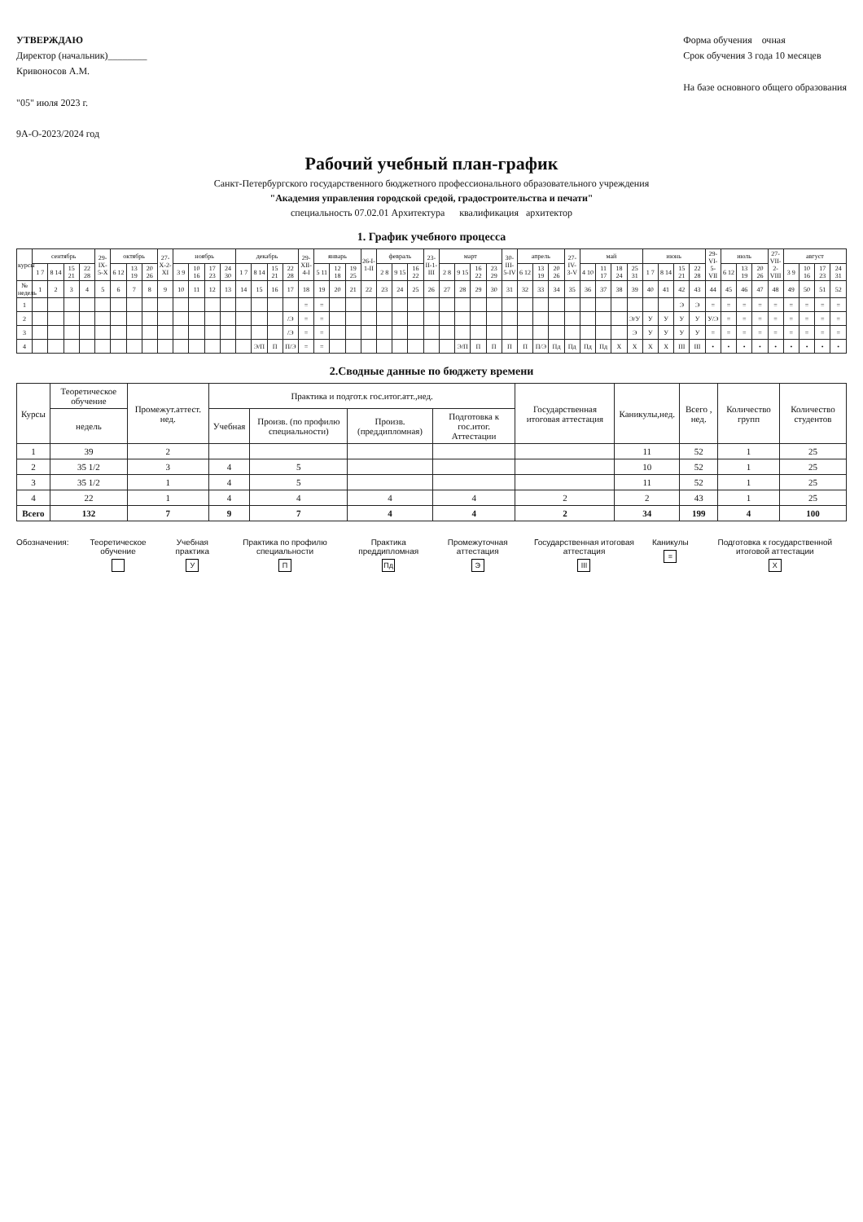УТВЕРЖДАЮ
Директор (начальник)________
Кривоносов А.М.
"05" июля 2023 г.
9А-О-2023/2024 год
Форма обучения очная
Срок обучения 3 года 10 месяцев
На базе основного общего образования
Рабочий учебный план-график
Санкт-Петербургского государственного бюджетного профессионального образовательного учреждения
"Академия управления городской средой, градостроительства и печати"
специальность 07.02.01 Архитектура квалификация архитектор
1. График учебного процесса
| курсы | сентябрь | | | | 29-IX-5-X | октябрь | | | 27-X-2-XI | ноябрь | | | | декабрь | | | | 29-XII-4-I | январь | | | 26-I-1-II | февраль | | | 23-II-1-III | март | | | | 30-III-5-IV | апрель | | | 27-IV-3-V | май | | | | июнь | | | | 29-VI-5-VII | июль | | | 27-VII-2-VIII | август | | | |
| --- | --- | --- | --- | --- | --- | --- | --- | --- | --- | --- | --- | --- | --- | --- | --- | --- | --- | --- | --- | --- | --- | --- | --- | --- | --- | --- | --- | --- | --- | --- | --- | --- | --- | --- | --- | --- | --- | --- | --- | --- | --- | --- | --- | --- | --- | --- | --- | --- | --- | --- | --- | --- |
| | 1 7 | 8 14 | 15 21 | 22 28 | | 6 12 | 13 19 | 20 26 | | 3 9 | 10 16 | 17 23 | 24 30 | 1 7 | 8 14 | 15 21 | 22 28 | | 5 11 | 12 18 | 19 25 | | 2 8 | 9 15 | 16 22 | | 2 8 | 9 15 | 16 22 | 23 29 | | 6 12 | 13 19 | 20 26 | | 4 10 | 11 17 | 18 24 | 25 31 | 1 7 | 8 14 | 15 21 | 22 28 | | 6 12 | 13 19 | 20 26 | | 3 9 | 10 16 | 17 23 | 24 31 |
| № недель | 1 | 2 | 3 | 4 | 5 | 6 | 7 | 8 | 9 | 10 | 11 | 12 | 13 | 14 | 15 | 16 | 17 | 18 | 19 | 20 | 21 | 22 | 23 | 24 | 25 | 26 | 27 | 28 | 29 | 30 | 31 | 32 | 33 | 34 | 35 | 36 | 37 | 38 | 39 | 40 | 41 | 42 | 43 | 44 | 45 | 46 | 47 | 48 | 49 | 50 | 51 | 52 |
| 1 | | | | | | | | | | | | | | | | | | = | = | | | | | | | | | | | | | | | | | | | | | | | Э | Э | = | = | = | = | = | = | = | = | = |
| 2 | | | | | | | | | | | | | | | | | /Э | = | = | | | | | | | | | | | | | | | | | | | | Э/У | У | У | У | У | У/Э | = | = | = | = | = | = | = | = |
| 3 | | | | | | | | | | | | | | | | | /Э | = | = | | | | | | | | | | | | | | | | | | | | Э | У | У | У | У | = | = | = | = | = | = | = | = | = |
| 4 | | | | | | | | | | | | | | | Э/П | П | П/Э | = | = | | | | | | | | | Э/П | П | П | П | П | П/Э | Пд | Пд | Пд | Пд | Х | Х | Х | Х | III | III | • | • | • | • | • | • | • | • | • |
2.Сводные данные по бюджету времени
| Курсы | Теоретическое обучение | Промежут.аттест. нед. | Практика и подгот.к гос.итог.атт.,нед. | | | | Государственная итоговая аттестация | Каникулы,нед. | Всего , нед. | Количество групп | Количество студентов |
| --- | --- | --- | --- | --- | --- | --- | --- | --- | --- | --- | --- |
| | недель | | Учебная | Произв. (по профилю специальности) | Произв. (преддипломная) | Подготовка к гос.итог. Аттестации | | | | | |
| 1 | 39 | 2 | | | | | | 11 | 52 | 1 | 25 |
| 2 | 35 1/2 | 3 | 4 | 5 | | | | 10 | 52 | 1 | 25 |
| 3 | 35 1/2 | 1 | 4 | 5 | | | | 11 | 52 | 1 | 25 |
| 4 | 22 | 1 | 4 | 4 | 4 | 4 | 2 | 2 | 43 | 1 | 25 |
| Всего | 132 | 7 | 9 | 7 | 4 | 4 | 2 | 34 | 199 | 4 | 100 |
Обозначения: Теоретическое обучение
Учебная практика
У
Практика по профилю специальности
П
Практика преддипломная
Пд
Промежуточная аттестация
Э
Государственная итоговая аттестация
III
Каникулы
=
Подготовка к государственной итоговой аттестации
Х